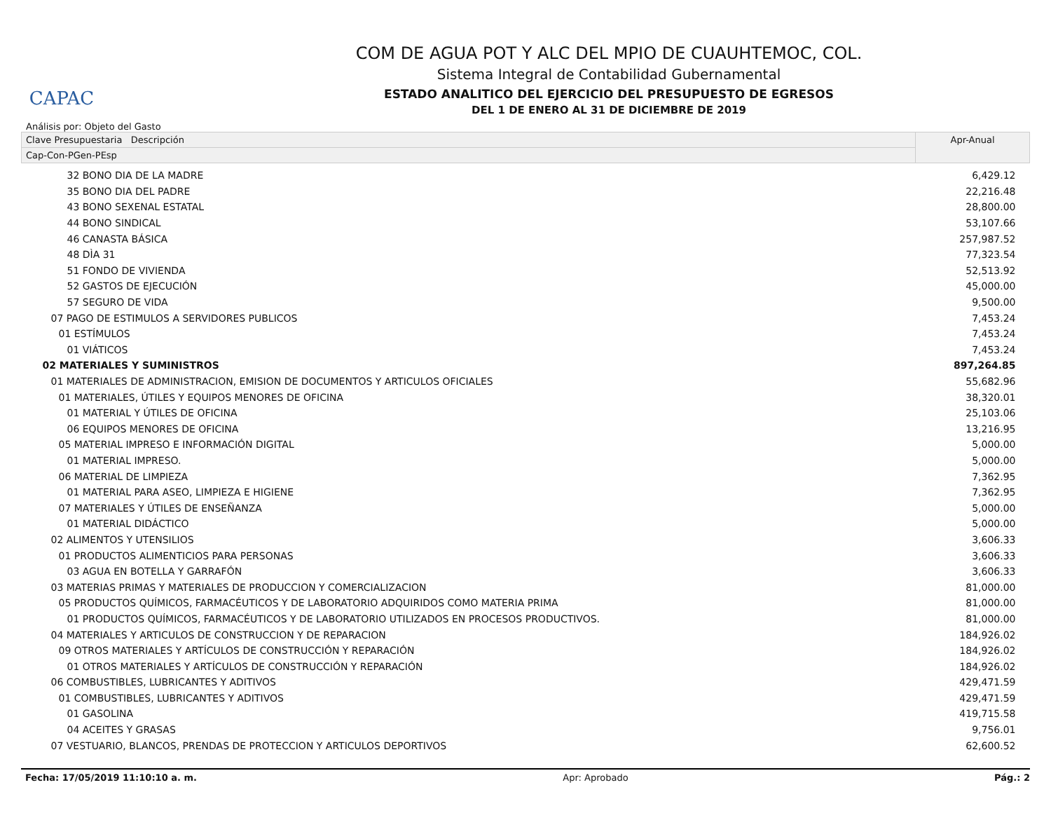CAPAC
COM DE AGUA POT Y ALC DEL MPIO DE CUAUHTEMOC, COL.
Sistema Integral de Contabilidad Gubernamental
ESTADO ANALITICO DEL EJERCICIO DEL PRESUPUESTO DE EGRESOS
DEL 1 DE ENERO AL 31 DE DICIEMBRE DE 2019
Análisis por: Objeto del Gasto
| Clave Presupuestaria Descripción | Apr-Anual |
| --- | --- |
| Cap-Con-PGen-PEsp | |
| 32 BONO DIA DE LA MADRE | 6,429.12 |
| 35 BONO DIA DEL PADRE | 22,216.48 |
| 43 BONO SEXENAL ESTATAL | 28,800.00 |
| 44 BONO SINDICAL | 53,107.66 |
| 46 CANASTA BÁSICA | 257,987.52 |
| 48 DÌA 31 | 77,323.54 |
| 51 FONDO DE VIVIENDA | 52,513.92 |
| 52 GASTOS DE EJECUCIÓN | 45,000.00 |
| 57 SEGURO DE VIDA | 9,500.00 |
| 07 PAGO DE ESTIMULOS A SERVIDORES PUBLICOS | 7,453.24 |
| 01 ESTÍMULOS | 7,453.24 |
| 01 VIÁTICOS | 7,453.24 |
| 02 MATERIALES Y SUMINISTROS | 897,264.85 |
| 01 MATERIALES DE ADMINISTRACION, EMISION DE DOCUMENTOS Y ARTICULOS OFICIALES | 55,682.96 |
| 01 MATERIALES, ÚTILES Y EQUIPOS MENORES DE OFICINA | 38,320.01 |
| 01 MATERIAL Y ÚTILES DE OFICINA | 25,103.06 |
| 06 EQUIPOS MENORES DE OFICINA | 13,216.95 |
| 05 MATERIAL IMPRESO E INFORMACIÓN DIGITAL | 5,000.00 |
| 01 MATERIAL IMPRESO. | 5,000.00 |
| 06 MATERIAL DE LIMPIEZA | 7,362.95 |
| 01 MATERIAL PARA ASEO, LIMPIEZA E HIGIENE | 7,362.95 |
| 07 MATERIALES Y ÚTILES DE ENSEÑANZA | 5,000.00 |
| 01 MATERIAL DIDÁCTICO | 5,000.00 |
| 02 ALIMENTOS Y UTENSILIOS | 3,606.33 |
| 01 PRODUCTOS ALIMENTICIOS PARA PERSONAS | 3,606.33 |
| 03 AGUA EN BOTELLA Y GARRAFÓN | 3,606.33 |
| 03 MATERIAS PRIMAS Y MATERIALES DE PRODUCCION Y COMERCIALIZACION | 81,000.00 |
| 05 PRODUCTOS QUÍMICOS, FARMACÉUTICOS Y DE LABORATORIO ADQUIRIDOS COMO MATERIA PRIMA | 81,000.00 |
| 01 PRODUCTOS QUÍMICOS, FARMACÉUTICOS Y DE LABORATORIO UTILIZADOS EN PROCESOS PRODUCTIVOS. | 81,000.00 |
| 04 MATERIALES Y ARTICULOS DE CONSTRUCCION Y DE REPARACION | 184,926.02 |
| 09 OTROS MATERIALES Y ARTÍCULOS DE CONSTRUCCIÓN Y REPARACIÓN | 184,926.02 |
| 01 OTROS MATERIALES Y ARTÍCULOS DE CONSTRUCCIÓN Y REPARACIÓN | 184,926.02 |
| 06 COMBUSTIBLES, LUBRICANTES Y ADITIVOS | 429,471.59 |
| 01 COMBUSTIBLES, LUBRICANTES Y ADITIVOS | 429,471.59 |
| 01 GASOLINA | 419,715.58 |
| 04 ACEITES Y GRASAS | 9,756.01 |
| 07 VESTUARIO, BLANCOS, PRENDAS DE PROTECCION Y ARTICULOS DEPORTIVOS | 62,600.52 |
Fecha: 17/05/2019 11:10:10 a. m. Apr: Aprobado Pág.: 2